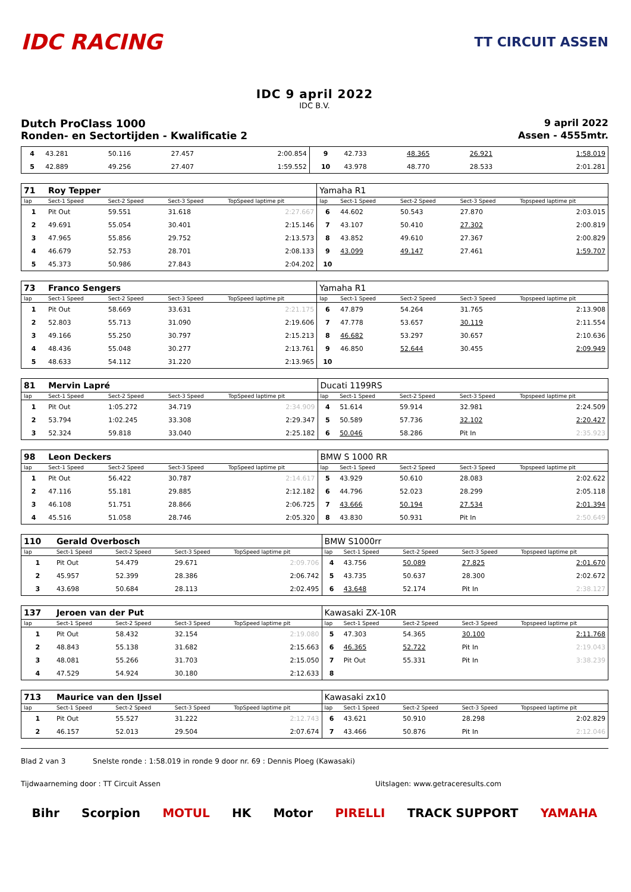IDC RACING
TT CIRCUIT ASSEN
IDC 9 april 2022
IDC B.V.
Dutch ProClass 1000 9 april 2022
Ronden- en Sectortijden - Kwalificatie 2 Assen - 4555mtr.
| 4 | 43.281 | 50.116 | 27.457 | 2:00.854 | 9 | 42.733 | 48.365 | 26.921 | 1:58.019 |
| 5 | 42.889 | 49.256 | 27.407 | 1:59.552 | 10 | 43.978 | 48.770 | 28.533 | 2:01.281 |
| 71 | Roy Tepper | | | | Yamaha R1 | | | | |
| lap | Sect-1 Speed | Sect-2 Speed | Sect-3 Speed | TopSpeed laptime pit | lap | Sect-1 Speed | Sect-2 Speed | Sect-3 Speed | Topspeed laptime pit |
| 1 | Pit Out | 59.551 | 31.618 | 2:27.667 | 6 | 44.602 | 50.543 | 27.870 | 2:03.015 |
| 2 | 49.691 | 55.054 | 30.401 | 2:15.146 | 7 | 43.107 | 50.410 | 27.302 | 2:00.819 |
| 3 | 47.965 | 55.856 | 29.752 | 2:13.573 | 8 | 43.852 | 49.610 | 27.367 | 2:00.829 |
| 4 | 46.679 | 52.753 | 28.701 | 2:08.133 | 9 | 43.099 | 49.147 | 27.461 | 1:59.707 |
| 5 | 45.373 | 50.986 | 27.843 | 2:04.202 | 10 | | | | |
| 73 | Franco Sengers | | | | Yamaha R1 | | | | |
| lap | Sect-1 Speed | Sect-2 Speed | Sect-3 Speed | TopSpeed laptime pit | lap | Sect-1 Speed | Sect-2 Speed | Sect-3 Speed | Topspeed laptime pit |
| 1 | Pit Out | 58.669 | 33.631 | 2:21.175 | 6 | 47.879 | 54.264 | 31.765 | 2:13.908 |
| 2 | 52.803 | 55.713 | 31.090 | 2:19.606 | 7 | 47.778 | 53.657 | 30.119 | 2:11.554 |
| 3 | 49.166 | 55.250 | 30.797 | 2:15.213 | 8 | 46.682 | 53.297 | 30.657 | 2:10.636 |
| 4 | 48.436 | 55.048 | 30.277 | 2:13.761 | 9 | 46.850 | 52.644 | 30.455 | 2:09.949 |
| 5 | 48.633 | 54.112 | 31.220 | 2:13.965 | 10 | | | | |
| 81 | Mervin Lapré | | | | Ducati 1199RS | | | | |
| lap | Sect-1 Speed | Sect-2 Speed | Sect-3 Speed | TopSpeed laptime pit | lap | Sect-1 Speed | Sect-2 Speed | Sect-3 Speed | Topspeed laptime pit |
| 1 | Pit Out | 1:05.272 | 34.719 | 2:34.909 | 4 | 51.614 | 59.914 | 32.981 | 2:24.509 |
| 2 | 53.794 | 1:02.245 | 33.308 | 2:29.347 | 5 | 50.589 | 57.736 | 32.102 | 2:20.427 |
| 3 | 52.324 | 59.818 | 33.040 | 2:25.182 | 6 | 50.046 | 58.286 | Pit In | 2:35.923 |
| 98 | Leon Deckers | | | | BMW S 1000 RR | | | | |
| lap | Sect-1 Speed | Sect-2 Speed | Sect-3 Speed | TopSpeed laptime pit | lap | Sect-1 Speed | Sect-2 Speed | Sect-3 Speed | Topspeed laptime pit |
| 1 | Pit Out | 56.422 | 30.787 | 2:14.617 | 5 | 43.929 | 50.610 | 28.083 | 2:02.622 |
| 2 | 47.116 | 55.181 | 29.885 | 2:12.182 | 6 | 44.796 | 52.023 | 28.299 | 2:05.118 |
| 3 | 46.108 | 51.751 | 28.866 | 2:06.725 | 7 | 43.666 | 50.194 | 27.534 | 2:01.394 |
| 4 | 45.516 | 51.058 | 28.746 | 2:05.320 | 8 | 43.830 | 50.931 | Pit In | 2:50.649 |
| 110 | Gerald Overbosch | | | | BMW S1000rr | | | | |
| lap | Sect-1 Speed | Sect-2 Speed | Sect-3 Speed | TopSpeed laptime pit | lap | Sect-1 Speed | Sect-2 Speed | Sect-3 Speed | Topspeed laptime pit |
| 1 | Pit Out | 54.479 | 29.671 | 2:09.706 | 4 | 43.756 | 50.089 | 27.825 | 2:01.670 |
| 2 | 45.957 | 52.399 | 28.386 | 2:06.742 | 5 | 43.735 | 50.637 | 28.300 | 2:02.672 |
| 3 | 43.698 | 50.684 | 28.113 | 2:02.495 | 6 | 43.648 | 52.174 | Pit In | 2:38.127 |
| 137 | Jeroen van der Put | | | | Kawasaki ZX-10R | | | | |
| lap | Sect-1 Speed | Sect-2 Speed | Sect-3 Speed | TopSpeed laptime pit | lap | Sect-1 Speed | Sect-2 Speed | Sect-3 Speed | Topspeed laptime pit |
| 1 | Pit Out | 58.432 | 32.154 | 2:19.080 | 5 | 47.303 | 54.365 | 30.100 | 2:11.768 |
| 2 | 48.843 | 55.138 | 31.682 | 2:15.663 | 6 | 46.365 | 52.722 | Pit In | 2:19.043 |
| 3 | 48.081 | 55.266 | 31.703 | 2:15.050 | 7 | Pit Out | 55.331 | Pit In | 3:38.239 |
| 4 | 47.529 | 54.924 | 30.180 | 2:12.633 | 8 | | | | |
| 713 | Maurice van den IJssel | | | | Kawasaki zx10 | | | | |
| lap | Sect-1 Speed | Sect-2 Speed | Sect-3 Speed | TopSpeed laptime pit | lap | Sect-1 Speed | Sect-2 Speed | Sect-3 Speed | Topspeed laptime pit |
| 1 | Pit Out | 55.527 | 31.222 | 2:12.743 | 6 | 43.621 | 50.910 | 28.298 | 2:02.829 |
| 2 | 46.157 | 52.013 | 29.504 | 2:07.674 | 7 | 43.466 | 50.876 | Pit In | 2:12.046 |
Blad 2 van 3 Snelste ronde : 1:58.019 in ronde 9 door nr. 69 : Dennis Ploeg (Kawasaki)
Tijdwaarneming door : TT Circuit Assen Uitslagen: www.getraceresults.com
Bihr Scorpion MOTUL HK Motor PIRELLI TRACK SUPPORT YAMAHA